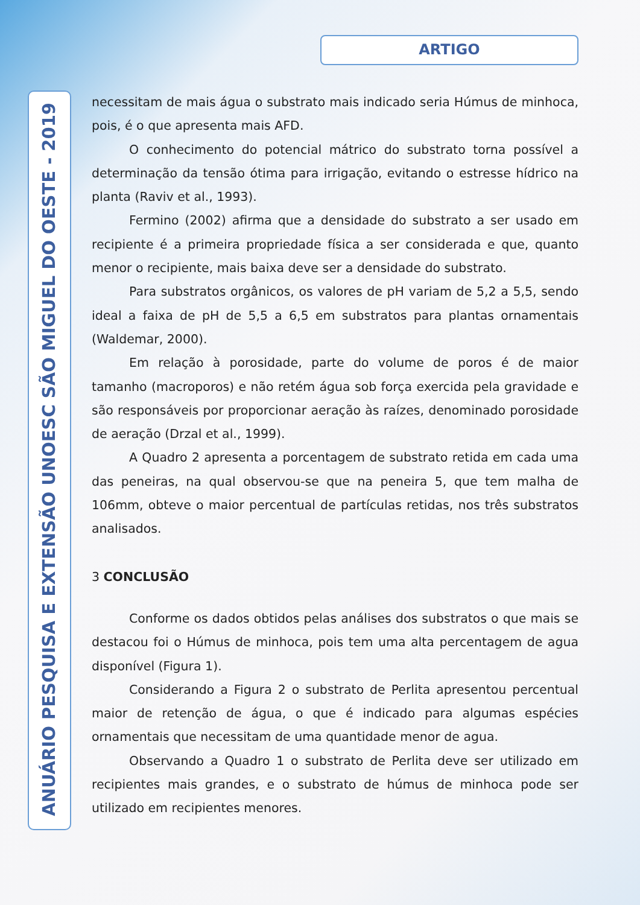ARTIGO
ANUÁRIO PESQUISA E EXTENSÃO UNOESC SÃO MIGUEL DO OESTE - 2019
necessitam de mais água o substrato mais indicado seria Húmus de minhoca, pois, é o que apresenta mais AFD.
O conhecimento do potencial mátrico do substrato torna possível a determinação da tensão ótima para irrigação, evitando o estresse hídrico na planta (Raviv et al., 1993).
Fermino (2002) afirma que a densidade do substrato a ser usado em recipiente é a primeira propriedade física a ser considerada e que, quanto menor o recipiente, mais baixa deve ser a densidade do substrato.
Para substratos orgânicos, os valores de pH variam de 5,2 a 5,5, sendo ideal a faixa de pH de 5,5 a 6,5 em substratos para plantas ornamentais (Waldemar, 2000).
Em relação à porosidade, parte do volume de poros é de maior tamanho (macroporos) e não retém água sob força exercida pela gravidade e são responsáveis por proporcionar aeração às raízes, denominado porosidade de aeração (Drzal et al., 1999).
A Quadro 2 apresenta a porcentagem de substrato retida em cada uma das peneiras, na qual observou-se que na peneira 5, que tem malha de 106mm, obteve o maior percentual de partículas retidas, nos três substratos analisados.
3 CONCLUSÃO
Conforme os dados obtidos pelas análises dos substratos o que mais se destacou foi o Húmus de minhoca, pois tem uma alta percentagem de agua disponível (Figura 1).
Considerando a Figura 2 o substrato de Perlita apresentou percentual maior de retenção de água, o que é indicado para algumas espécies ornamentais que necessitam de uma quantidade menor de agua.
Observando a Quadro 1 o substrato de Perlita deve ser utilizado em recipientes mais grandes, e o substrato de húmus de minhoca pode ser utilizado em recipientes menores.